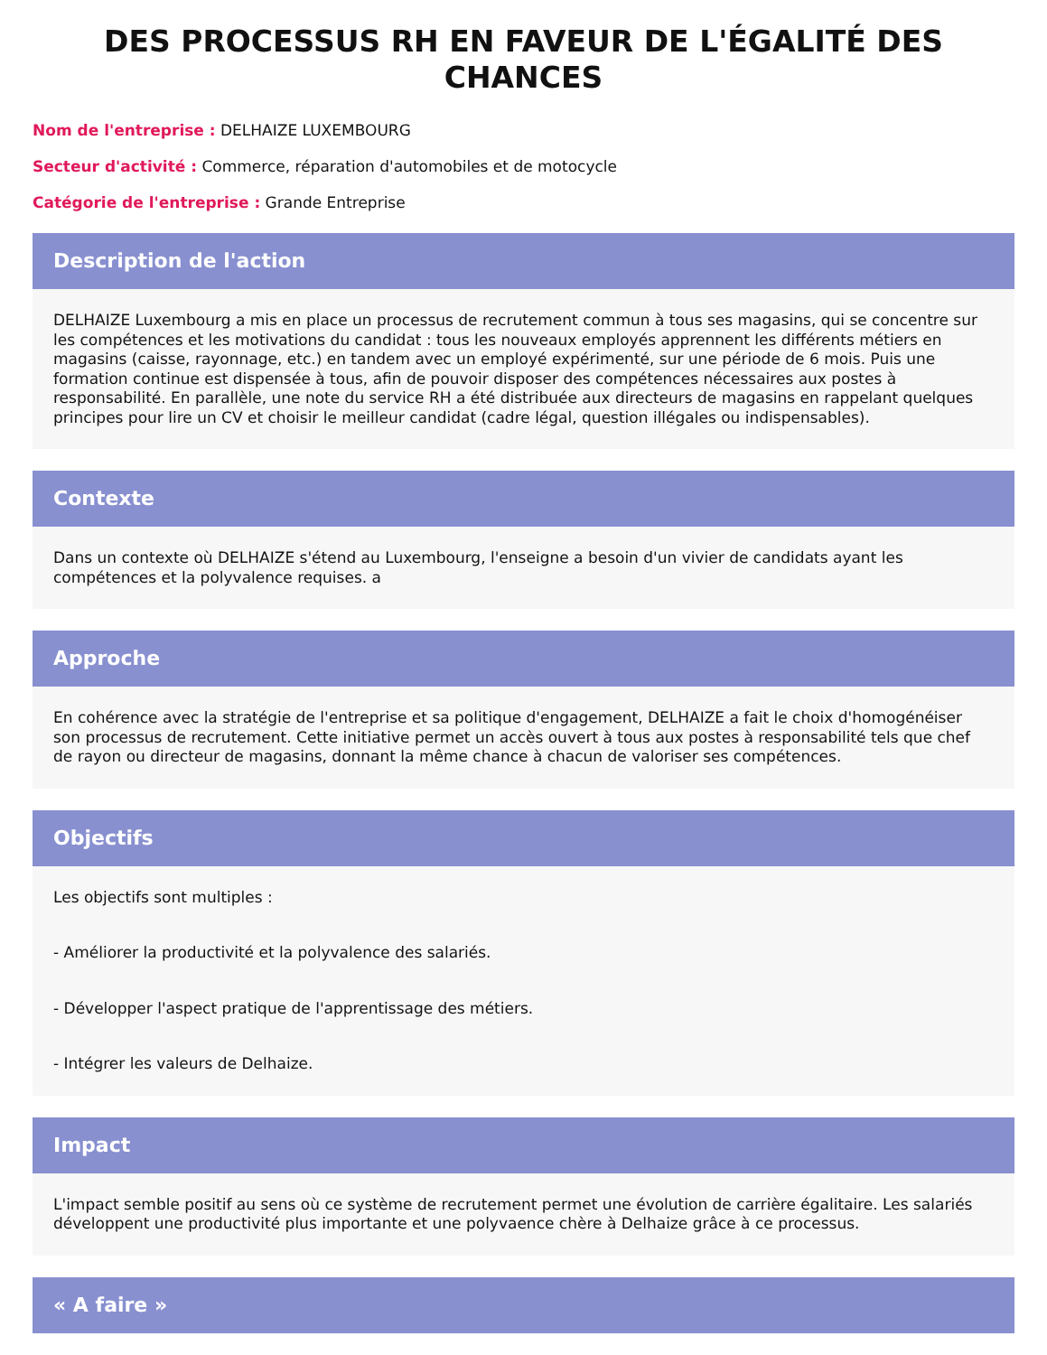DES PROCESSUS RH EN FAVEUR DE L'ÉGALITÉ DES CHANCES
Nom de l'entreprise : DELHAIZE LUXEMBOURG
Secteur d'activité : Commerce, réparation d'automobiles et de motocycle
Catégorie de l'entreprise : Grande Entreprise
Description de l'action
DELHAIZE Luxembourg a mis en place un processus de recrutement commun à tous ses magasins, qui se concentre sur les compétences et les motivations du candidat : tous les nouveaux employés apprennent les différents métiers en magasins (caisse, rayonnage, etc.) en tandem avec un employé expérimenté, sur une période de 6 mois. Puis une formation continue est dispensée à tous, afin de pouvoir disposer des compétences nécessaires aux postes à responsabilité. En parallèle, une note du service RH a été distribuée aux directeurs de magasins en rappelant quelques principes pour lire un CV et choisir le meilleur candidat (cadre légal, question illégales ou indispensables).
Contexte
Dans un contexte où DELHAIZE s'étend au Luxembourg, l'enseigne a besoin d'un vivier de candidats ayant les compétences et la polyvalence requises. a
Approche
En cohérence avec la stratégie de l'entreprise et sa politique d'engagement, DELHAIZE a fait le choix d'homogénéiser son processus de recrutement. Cette initiative permet un accès ouvert à tous aux postes à responsabilité tels que chef de rayon ou directeur de magasins, donnant la même chance à chacun de valoriser ses compétences.
Objectifs
Les objectifs sont multiples :
- Améliorer la productivité et la polyvalence des salariés.
- Développer l'aspect pratique de l'apprentissage des métiers.
- Intégrer les valeurs de Delhaize.
Impact
L'impact semble positif au sens où ce système de recrutement permet une évolution de carrière égalitaire. Les salariés développent une productivité plus importante et une polyvaence chère à Delhaize grâce à ce processus.
« A faire »